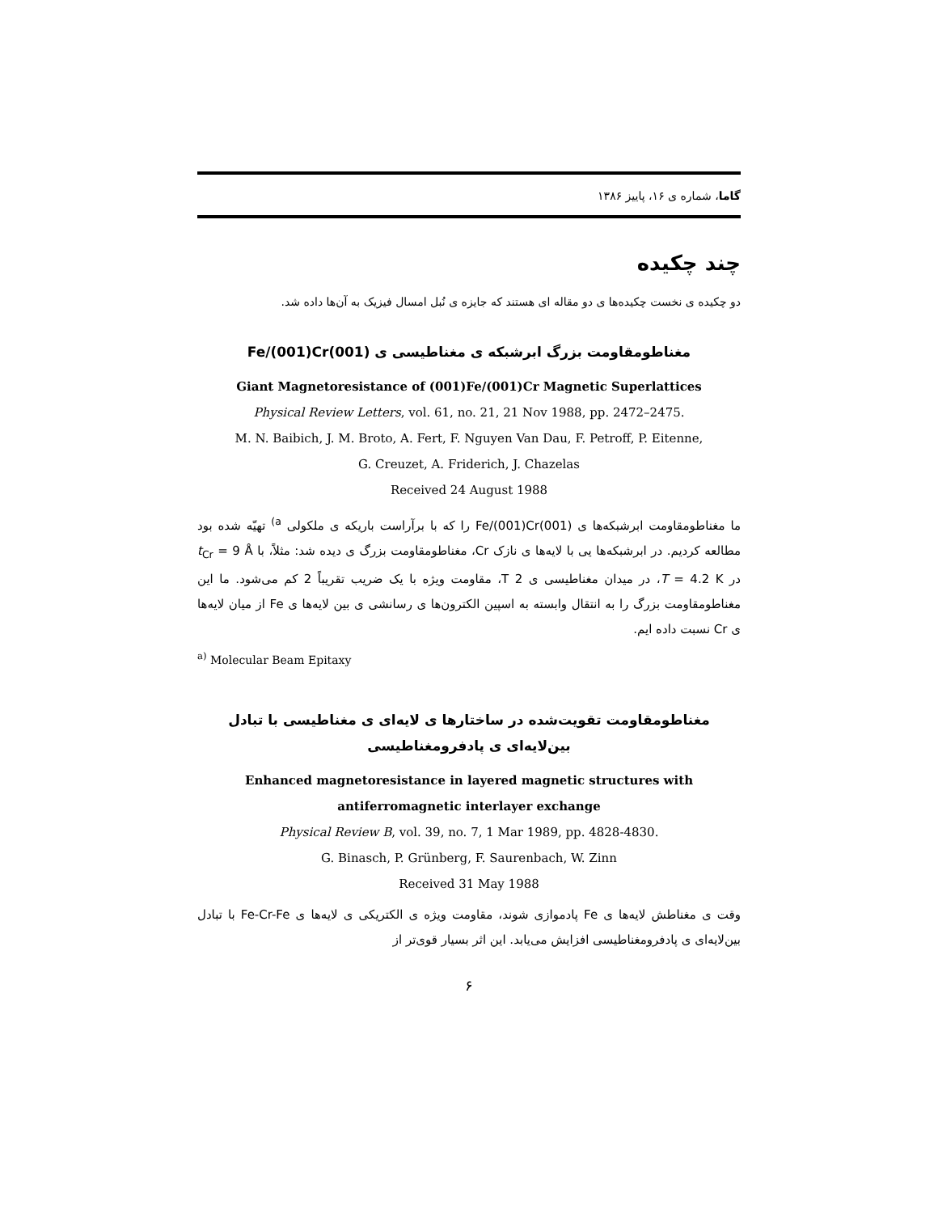گاما، شماره ی ۱۶، پاییز ۱۳۸۶
چند چکیده
دو چکیده ی نخست چکیده‌ها ی دو مقاله ای هستند که جایزه ی نُبل امسال فیزیک به آن‌ها داده شد.
مغناطومقاومت بزرگ ابرشبکه ی مغناطیسی ی (001)Fe/(001)Cr
Giant Magnetoresistance of (001)Fe/(001)Cr Magnetic Superlattices
Physical Review Letters, vol. 61, no. 21, 21 Nov 1988, pp. 2472–2475.
M. N. Baibich, J. M. Broto, A. Fert, F. Nguyen Van Dau, F. Petroff, P. Eitenne,
G. Creuzet, A. Friderich, J. Chazelas
Received 24 August 1988
ما مغناطومقاومت ابرشبکه‌ها ی (001)Fe/(001)Cr را که با برآراست باریکه ی ملکولی <sup>a)</sup> تهیّه شده بود مطالعه کردیم. در ابرشبکه‌ها یی با لایه‌ها ی نازک Cr، مغناطومقاومت بزرگ ی دیده شد: مثلاً، با t<sub>Cr</sub> = 9 Å در T = 4.2 K، در میدان مغناطیسی ی 2 T، مقاومت ویژه با یک ضریب تقریباً 2 کم می‌شود. ما این مغناطومقاومت بزرگ را به انتقال وابسته به اسپین الکترون‌ها ی رسانشی ی بین لایه‌ها ی Fe از میان لایه‌ها ی Cr نسبت داده ایم.
<sup>a)</sup> Molecular Beam Epitaxy
مغناطومقاومت تقویت‌شده در ساختارها ی لایه‌ای ی مغناطیسی با تبادل بین‌لایه‌ای ی پادفرومغناطیسی
Enhanced magnetoresistance in layered magnetic structures with
antiferromagnetic interlayer exchange
Physical Review B, vol. 39, no. 7, 1 Mar 1989, pp. 4828-4830.
G. Binasch, P. Grünberg, F. Saurenbach, W. Zinn
Received 31 May 1988
وقت ی مغناطش لایه‌ها ی Fe پادموازی شوند، مقاومت ویژه ی الکتریکی ی لایه‌ها ی Fe-Cr-Fe با تبادل بین‌لایه‌ای ی پادفرومغناطیسی افزایش می‌یابد. این اثر بسیار قوی‌تر از
۶